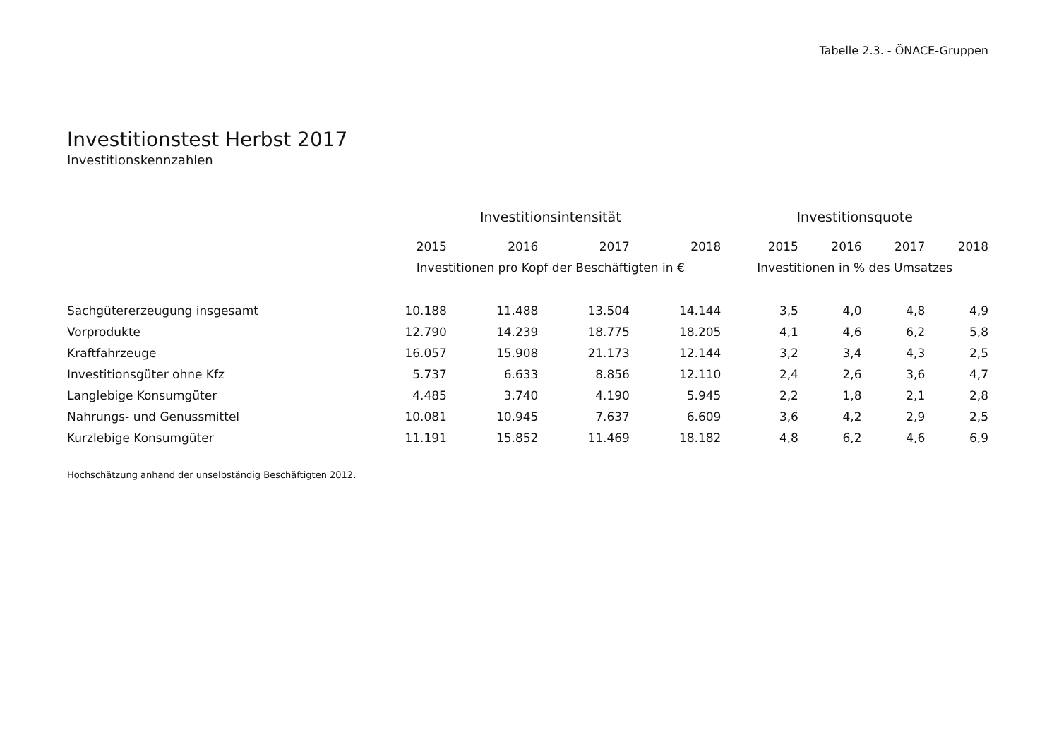Tabelle 2.3. - ÖNACE-Gruppen
Investitionstest Herbst 2017
Investitionskennzahlen
| | Investitionsintensität | | | | Investitionsquote | | | |
| --- | --- | --- | --- | --- | --- | --- | --- | --- |
| | 2015 | 2016 | 2017 | 2018 | 2015 | 2016 | 2017 | 2018 |
| | Investitionen pro Kopf der Beschäftigten in € | | | | Investitionen in % des Umsatzes | | | |
| Sachgütererzeugung insgesamt | 10.188 | 11.488 | 13.504 | 14.144 | 3,5 | 4,0 | 4,8 | 4,9 |
| Vorprodukte | 12.790 | 14.239 | 18.775 | 18.205 | 4,1 | 4,6 | 6,2 | 5,8 |
| Kraftfahrzeuge | 16.057 | 15.908 | 21.173 | 12.144 | 3,2 | 3,4 | 4,3 | 2,5 |
| Investitionsgüter ohne Kfz | 5.737 | 6.633 | 8.856 | 12.110 | 2,4 | 2,6 | 3,6 | 4,7 |
| Langlebige Konsumgüter | 4.485 | 3.740 | 4.190 | 5.945 | 2,2 | 1,8 | 2,1 | 2,8 |
| Nahrungs- und Genussmittel | 10.081 | 10.945 | 7.637 | 6.609 | 3,6 | 4,2 | 2,9 | 2,5 |
| Kurzlebige Konsumgüter | 11.191 | 15.852 | 11.469 | 18.182 | 4,8 | 6,2 | 4,6 | 6,9 |
Hochschätzung anhand der unselbständig Beschäftigten 2012.